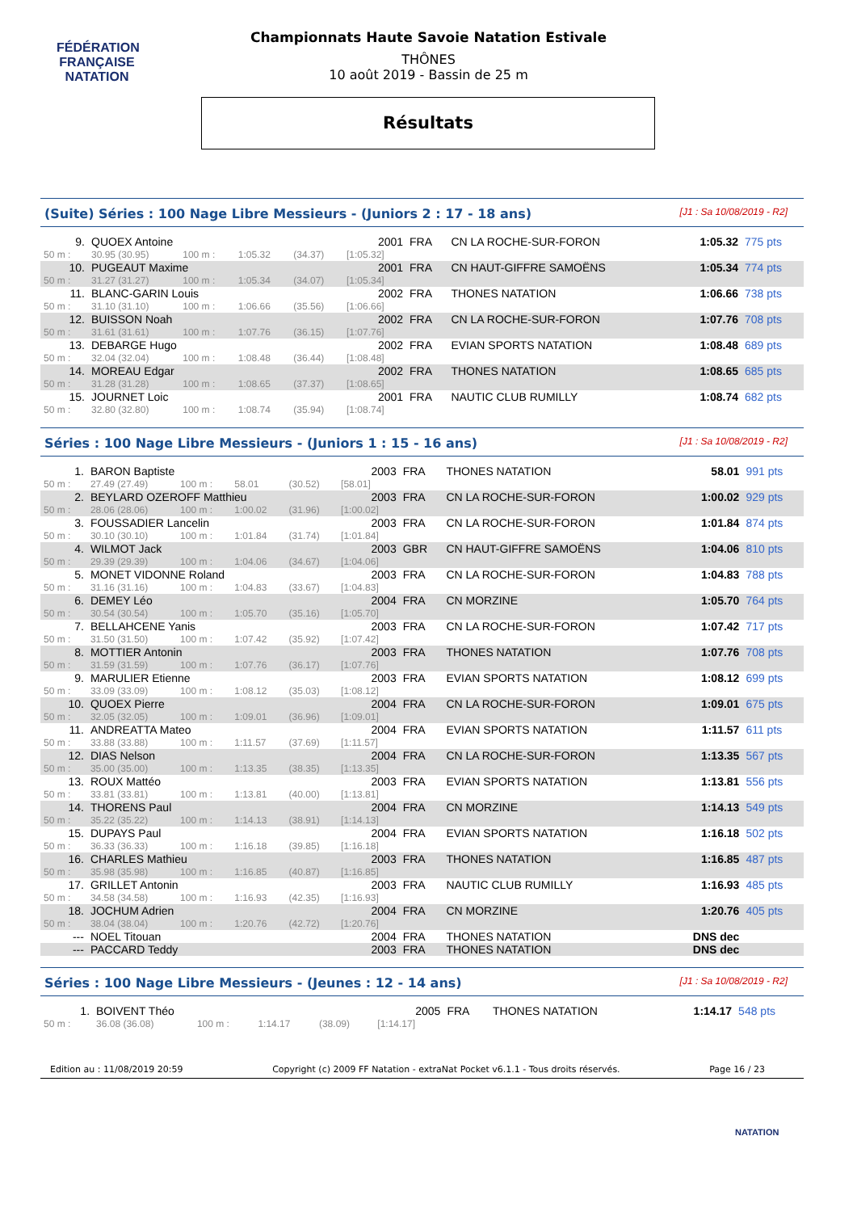FÉDÉRATION FRANÇAISE
NATATION
Championnats Haute Savoie Natation Estivale
THÔNES
10 août 2019 - Bassin de 25 m
Résultats
(Suite) Séries : 100 Nage Libre Messieurs - (Juniors 2 : 17 - 18 ans) [J1 : Sa 10/08/2019 - R2]
| 9. | QUOEX Antoine | | | | 2001 | FRA | CN LA ROCHE-SUR-FORON | 1:05.32 | 775 pts |
| 50 m : | 30.95 (30.95) | 100 m : | 1:05.32 | (34.37) | [1:05.32] | | | | |
| 10. | PUGEAUT Maxime | | | | 2001 | FRA | CN HAUT-GIFFRE SAMOËNS | 1:05.34 | 774 pts |
| 50 m : | 31.27 (31.27) | 100 m : | 1:05.34 | (34.07) | [1:05.34] | | | | |
| 11. | BLANC-GARIN Louis | | | | 2002 | FRA | THONES NATATION | 1:06.66 | 738 pts |
| 50 m : | 31.10 (31.10) | 100 m : | 1:06.66 | (35.56) | [1:06.66] | | | | |
| 12. | BUISSON Noah | | | | 2002 | FRA | CN LA ROCHE-SUR-FORON | 1:07.76 | 708 pts |
| 50 m : | 31.61 (31.61) | 100 m : | 1:07.76 | (36.15) | [1:07.76] | | | | |
| 13. | DEBARGE Hugo | | | | 2002 | FRA | EVIAN SPORTS NATATION | 1:08.48 | 689 pts |
| 50 m : | 32.04 (32.04) | 100 m : | 1:08.48 | (36.44) | [1:08.48] | | | | |
| 14. | MOREAU Edgar | | | | 2002 | FRA | THONES NATATION | 1:08.65 | 685 pts |
| 50 m : | 31.28 (31.28) | 100 m : | 1:08.65 | (37.37) | [1:08.65] | | | | |
| 15. | JOURNET Loic | | | | 2001 | FRA | NAUTIC CLUB RUMILLY | 1:08.74 | 682 pts |
| 50 m : | 32.80 (32.80) | 100 m : | 1:08.74 | (35.94) | [1:08.74] | | | | |
Séries : 100 Nage Libre Messieurs - (Juniors 1 : 15 - 16 ans) [J1 : Sa 10/08/2019 - R2]
| 1. | BARON Baptiste | | | | 2003 | FRA | THONES NATATION | 58.01 | 991 pts |
| 50 m : | 27.49 (27.49) | 100 m : | 58.01 | (30.52) | [58.01] | | | | |
| 2. | BEYLARD OZEROFF Matthieu | | | | 2003 | FRA | CN LA ROCHE-SUR-FORON | 1:00.02 | 929 pts |
| 50 m : | 28.06 (28.06) | 100 m : | 1:00.02 | (31.96) | [1:00.02] | | | | |
| 3. | FOUSSADIER Lancelin | | | | 2003 | FRA | CN LA ROCHE-SUR-FORON | 1:01.84 | 874 pts |
| 50 m : | 30.10 (30.10) | 100 m : | 1:01.84 | (31.74) | [1:01.84] | | | | |
| 4. | WILMOT Jack | | | | 2003 | GBR | CN HAUT-GIFFRE SAMOËNS | 1:04.06 | 810 pts |
| 50 m : | 29.39 (29.39) | 100 m : | 1:04.06 | (34.67) | [1:04.06] | | | | |
| 5. | MONET VIDONNE Roland | | | | 2003 | FRA | CN LA ROCHE-SUR-FORON | 1:04.83 | 788 pts |
| 50 m : | 31.16 (31.16) | 100 m : | 1:04.83 | (33.67) | [1:04.83] | | | | |
| 6. | DEMEY Léo | | | | 2004 | FRA | CN MORZINE | 1:05.70 | 764 pts |
| 50 m : | 30.54 (30.54) | 100 m : | 1:05.70 | (35.16) | [1:05.70] | | | | |
| 7. | BELLAHCENE Yanis | | | | 2003 | FRA | CN LA ROCHE-SUR-FORON | 1:07.42 | 717 pts |
| 50 m : | 31.50 (31.50) | 100 m : | 1:07.42 | (35.92) | [1:07.42] | | | | |
| 8. | MOTTIER Antonin | | | | 2003 | FRA | THONES NATATION | 1:07.76 | 708 pts |
| 50 m : | 31.59 (31.59) | 100 m : | 1:07.76 | (36.17) | [1:07.76] | | | | |
| 9. | MARULIER Etienne | | | | 2003 | FRA | EVIAN SPORTS NATATION | 1:08.12 | 699 pts |
| 50 m : | 33.09 (33.09) | 100 m : | 1:08.12 | (35.03) | [1:08.12] | | | | |
| 10. | QUOEX Pierre | | | | 2004 | FRA | CN LA ROCHE-SUR-FORON | 1:09.01 | 675 pts |
| 50 m : | 32.05 (32.05) | 100 m : | 1:09.01 | (36.96) | [1:09.01] | | | | |
| 11. | ANDREATTA Mateo | | | | 2004 | FRA | EVIAN SPORTS NATATION | 1:11.57 | 611 pts |
| 50 m : | 33.88 (33.88) | 100 m : | 1:11.57 | (37.69) | [1:11.57] | | | | |
| 12. | DIAS Nelson | | | | 2004 | FRA | CN LA ROCHE-SUR-FORON | 1:13.35 | 567 pts |
| 50 m : | 35.00 (35.00) | 100 m : | 1:13.35 | (38.35) | [1:13.35] | | | | |
| 13. | ROUX Mattéo | | | | 2003 | FRA | EVIAN SPORTS NATATION | 1:13.81 | 556 pts |
| 50 m : | 33.81 (33.81) | 100 m : | 1:13.81 | (40.00) | [1:13.81] | | | | |
| 14. | THORENS Paul | | | | 2004 | FRA | CN MORZINE | 1:14.13 | 549 pts |
| 50 m : | 35.22 (35.22) | 100 m : | 1:14.13 | (38.91) | [1:14.13] | | | | |
| 15. | DUPAYS Paul | | | | 2004 | FRA | EVIAN SPORTS NATATION | 1:16.18 | 502 pts |
| 50 m : | 36.33 (36.33) | 100 m : | 1:16.18 | (39.85) | [1:16.18] | | | | |
| 16. | CHARLES Mathieu | | | | 2003 | FRA | THONES NATATION | 1:16.85 | 487 pts |
| 50 m : | 35.98 (35.98) | 100 m : | 1:16.85 | (40.87) | [1:16.85] | | | | |
| 17. | GRILLET Antonin | | | | 2003 | FRA | NAUTIC CLUB RUMILLY | 1:16.93 | 485 pts |
| 50 m : | 34.58 (34.58) | 100 m : | 1:16.93 | (42.35) | [1:16.93] | | | | |
| 18. | JOCHUM Adrien | | | | 2004 | FRA | CN MORZINE | 1:20.76 | 405 pts |
| 50 m : | 38.04 (38.04) | 100 m : | 1:20.76 | (42.72) | [1:20.76] | | | | |
| --- | NOEL Titouan | | | | 2004 | FRA | THONES NATATION | DNS dec | |
| --- | PACCARD Teddy | | | | 2003 | FRA | THONES NATATION | DNS dec | |
Séries : 100 Nage Libre Messieurs - (Jeunes : 12 - 14 ans) [J1 : Sa 10/08/2019 - R2]
| 1. | BOIVENT Théo | | | | 2005 | FRA | THONES NATATION | 1:14.17 | 548 pts |
| 50 m : | 36.08 (36.08) | 100 m : | 1:14.17 | (38.09) | [1:14.17] | | | | |
Edition au : 11/08/2019 20:59 Copyright (c) 2009 FF Natation - extraNat Pocket v6.1.1 - Tous droits réservés. Page 16 / 23
NATATION